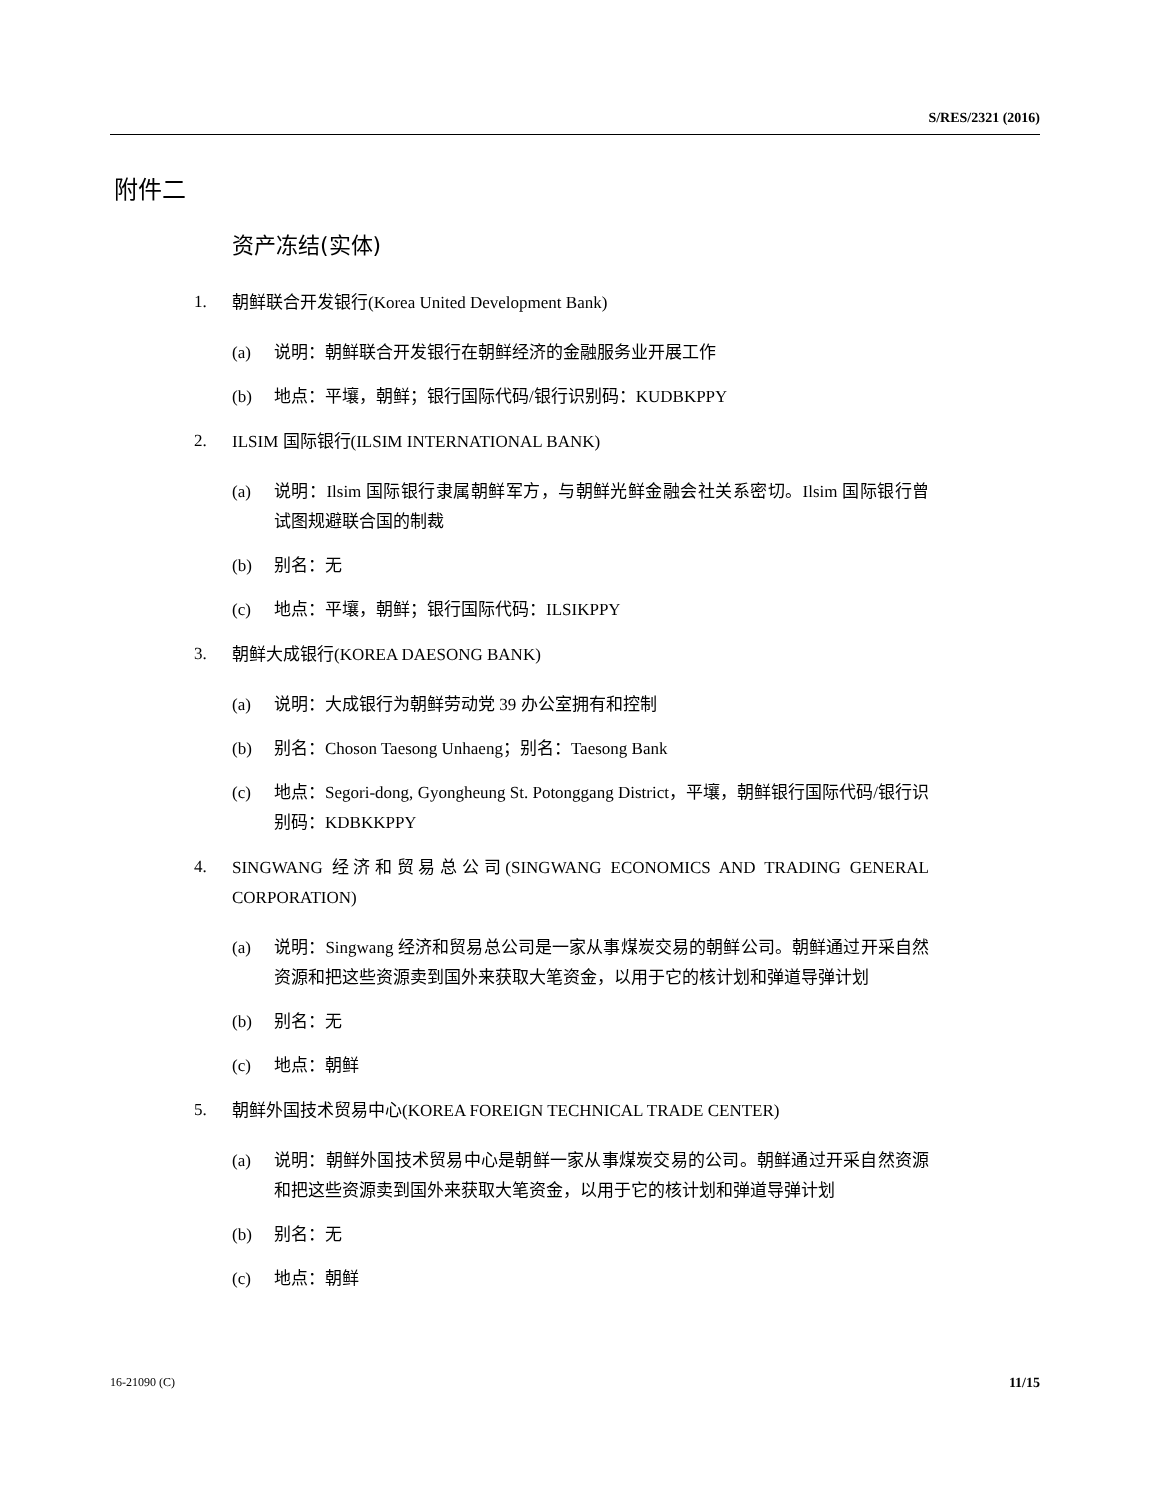S/RES/2321 (2016)
附件二
资产冻结(实体)
1. 朝鲜联合开发银行(Korea United Development Bank)
(a) 说明：朝鲜联合开发银行在朝鲜经济的金融服务业开展工作
(b) 地点：平壤，朝鲜；银行国际代码/银行识别码：KUDBKPPY
2. ILSIM 国际银行(ILSIM INTERNATIONAL BANK)
(a) 说明：Ilsim 国际银行隶属朝鲜军方，与朝鲜光鲜金融会社关系密切。Ilsim 国际银行曾试图规避联合国的制裁
(b) 别名：无
(c) 地点：平壤，朝鲜；银行国际代码：ILSIKPPY
3. 朝鲜大成银行(KOREA DAESONG BANK)
(a) 说明：大成银行为朝鲜劳动党 39 办公室拥有和控制
(b) 别名：Choson Taesong Unhaeng；别名：Taesong Bank
(c) 地点：Segori-dong, Gyongheung St. Potonggang District，平壤，朝鲜银行国际代码/银行识别码：KDBKKPPY
4. SINGWANG 经济和贸易总公司(SINGWANG ECONOMICS AND TRADING GENERAL CORPORATION)
(a) 说明：Singwang 经济和贸易总公司是一家从事煤炭交易的朝鲜公司。朝鲜通过开采自然资源和把这些资源卖到国外来获取大笔资金，以用于它的核计划和弹道导弹计划
(b) 别名：无
(c) 地点：朝鲜
5. 朝鲜外国技术贸易中心(KOREA FOREIGN TECHNICAL TRADE CENTER)
(a) 说明：朝鲜外国技术贸易中心是朝鲜一家从事煤炭交易的公司。朝鲜通过开采自然资源和把这些资源卖到国外来获取大笔资金，以用于它的核计划和弹道导弹计划
(b) 别名：无
(c) 地点：朝鲜
16-21090 (C) 11/15